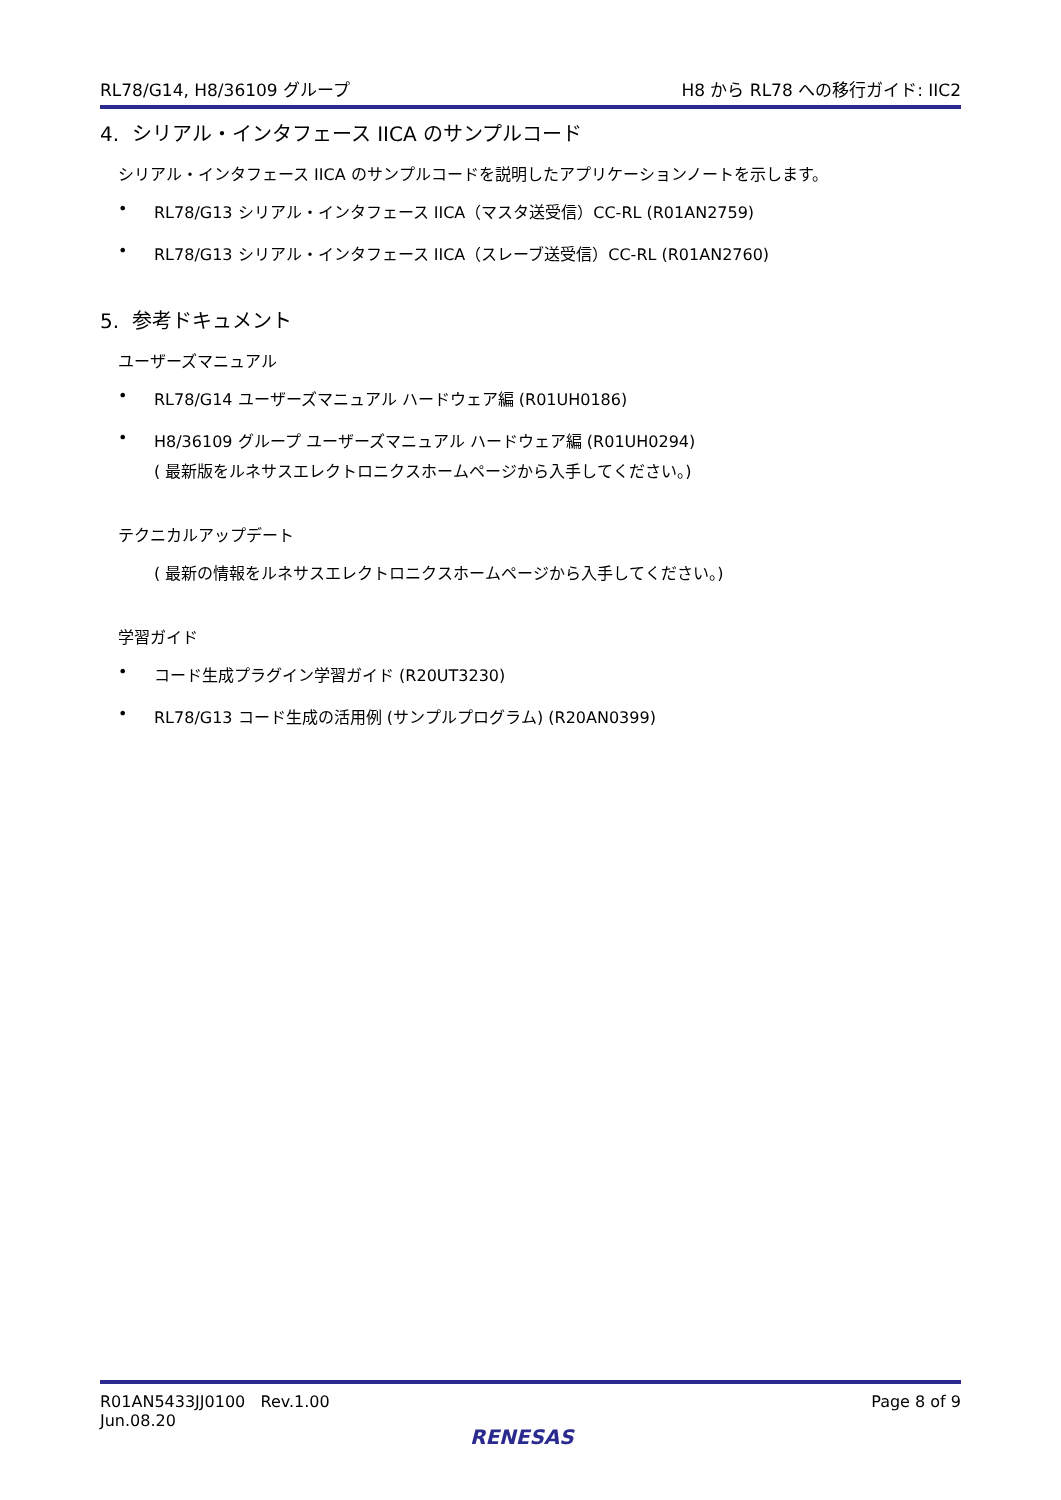RL78/G14, H8/36109 グループ H8 から RL78 への移行ガイド: IIC2
4. シリアル・インタフェース IICA のサンプルコード
シリアル・インタフェース IICA のサンプルコードを説明したアプリケーションノートを示します。
• RL78/G13 シリアル・インタフェース IICA（マスタ送受信）CC-RL (R01AN2759)
• RL78/G13 シリアル・インタフェース IICA（スレーブ送受信）CC-RL (R01AN2760)
5. 参考ドキュメント
ユーザーズマニュアル
• RL78/G14 ユーザーズマニュアル ハードウェア編 (R01UH0186)
• H8/36109 グループ ユーザーズマニュアル ハードウェア編 (R01UH0294)
( 最新版をルネサスエレクトロニクスホームページから入手してください。)
テクニカルアップデート
( 最新の情報をルネサスエレクトロニクスホームページから入手してください。)
学習ガイド
• コード生成プラグイン学習ガイド (R20UT3230)
• RL78/G13 コード生成の活用例 (サンプルプログラム) (R20AN0399)
R01AN5433JJ0100 Rev.1.00
Jun.08.20 Page 8 of 9
RENESAS